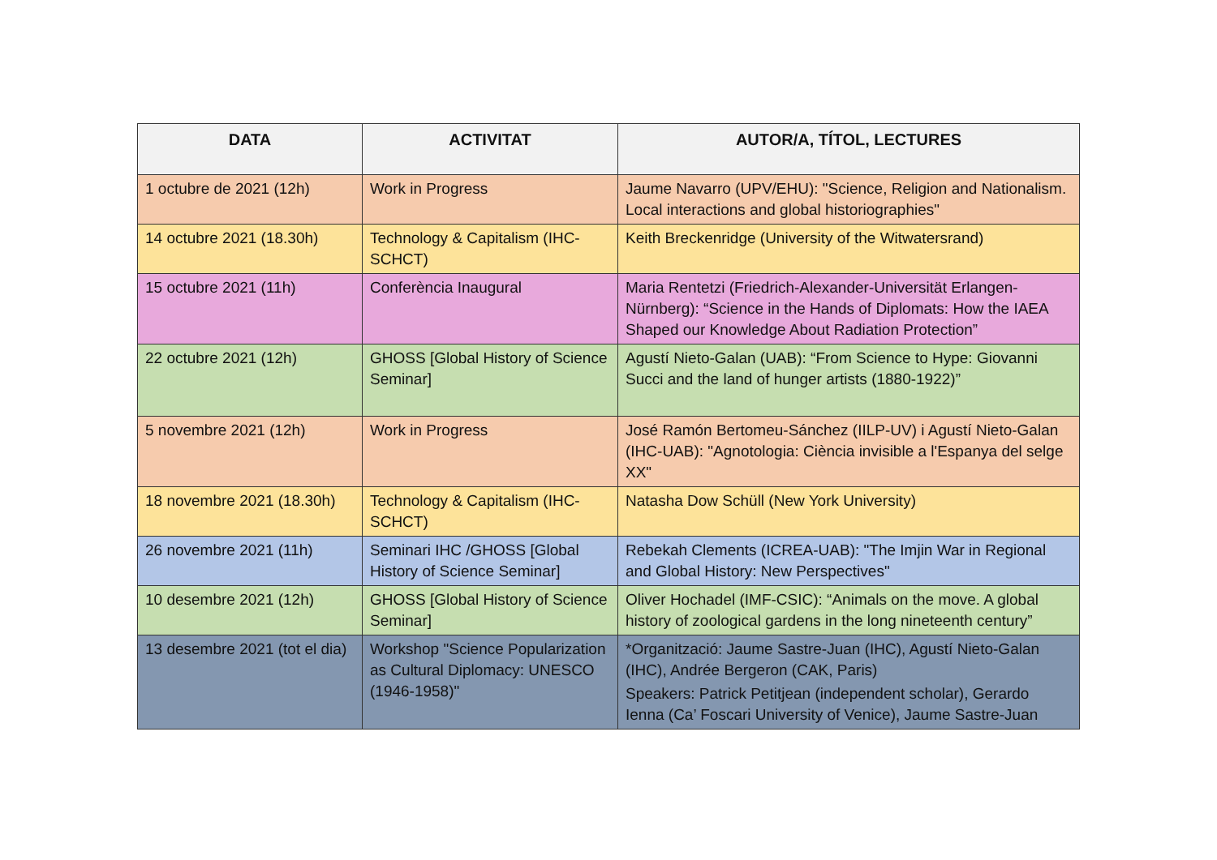| DATA | ACTIVITAT | AUTOR/A, TÍTOL, LECTURES |
| --- | --- | --- |
| 1 octubre de 2021 (12h) | Work in Progress | Jaume Navarro (UPV/EHU): "Science, Religion and Nationalism. Local interactions and global historiographies" |
| 14 octubre 2021 (18.30h) | Technology & Capitalism (IHC-SCHCT) | Keith Breckenridge (University of the Witwatersrand) |
| 15 octubre 2021 (11h) | Conferència Inaugural | Maria Rentetzi (Friedrich-Alexander-Universität Erlangen-Nürnberg): “Science in the Hands of Diplomats: How the IAEA Shaped our Knowledge About Radiation Protection” |
| 22 octubre 2021 (12h) | GHOSS [Global History of Science Seminar] | Agustí Nieto-Galan (UAB): “From Science to Hype: Giovanni Succi and the land of hunger artists (1880-1922)” |
| 5 novembre 2021 (12h) | Work in Progress | José Ramón Bertomeu-Sánchez (IILP-UV) i Agustí Nieto-Galan (IHC-UAB): "Agnotologia: Ciència invisible a l'Espanya del selge XX" |
| 18 novembre 2021 (18.30h) | Technology & Capitalism (IHC-SCHCT) | Natasha Dow Schüll (New York University) |
| 26 novembre 2021 (11h) | Seminari IHC /GHOSS [Global History of Science Seminar] | Rebekah Clements (ICREA-UAB): "The Imjin War in Regional and Global History: New Perspectives" |
| 10 desembre 2021 (12h) | GHOSS [Global History of Science Seminar] | Oliver Hochadel (IMF-CSIC): “Animals on the move. A global history of zoological gardens in the long nineteenth century” |
| 13 desembre 2021 (tot el dia) | Workshop "Science Popularization as Cultural Diplomacy: UNESCO (1946-1958)" | *Organització: Jaume Sastre-Juan (IHC), Agustí Nieto-Galan (IHC), Andrée Bergeron (CAK, Paris) Speakers: Patrick Petitjean (independent scholar), Gerardo Ienna (Ca’ Foscari University of Venice), Jaume Sastre-Juan |